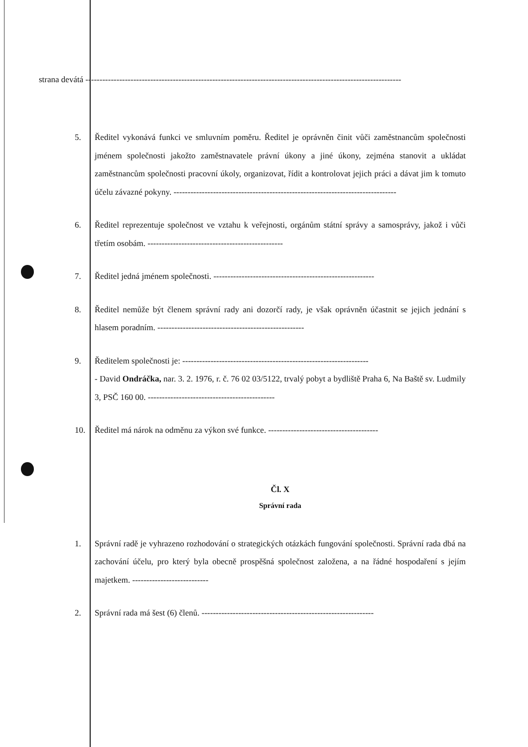strana devátá ----------------------------------------------------------------------------------------------------------------
5. Ředitel vykonává funkci ve smluvním poměru. Ředitel je oprávněn činit vůči zaměstnancům společnosti jménem společnosti jakožto zaměstnavatele právní úkony a jiné úkony, zejména stanovit a ukládat zaměstnancům společnosti pracovní úkoly, organizovat, řídit a kontrolovat jejich práci a dávat jim k tomuto účelu závazné pokyny. -------------------------------------------------------------------------------
6. Ředitel reprezentuje společnost ve vztahu k veřejnosti, orgánům státní správy a samosprávy, jakož i vůči třetím osobám. ------------------------------------------------
7. Ředitel jedná jménem společnosti. ---------------------------------------------------------
8. Ředitel nemůže být členem správní rady ani dozorčí rady, je však oprávněn účastnit se jejich jednání s hlasem poradním. ----------------------------------------------------
9. Ředitelem společnosti je: ------------------------------------------------------------------
- David Ondráčka, nar. 3. 2. 1976, r. č. 76 02 03/5122, trvalý pobyt a bydliště Praha 6, Na Baště sv. Ludmily 3, PSČ 160 00. ---------------------------------------------
10. Ředitel má nárok na odměnu za výkon své funkce. ---------------------------------------
Čl. X
Správní rada
1. Správní radě je vyhrazeno rozhodování o strategických otázkách fungování společnosti. Správní rada dbá na zachování účelu, pro který byla obecně prospěšná společnost založena, a na řádné hospodaření s jejím majetkem. ---------------------------
2. Správní rada má šest (6) členů. -------------------------------------------------------------